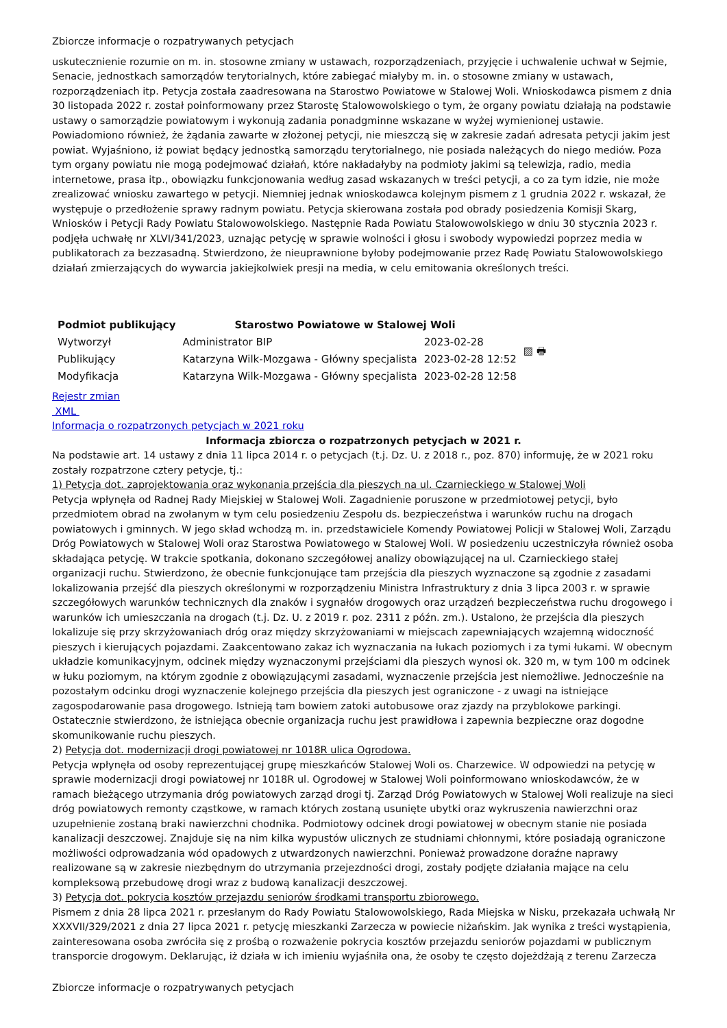Zbiorcze informacje o rozpatrywanych petycjach
uskutecznienie rozumie on m. in. stosowne zmiany w ustawach, rozporządzeniach, przyjęcie i uchwalenie uchwał w Sejmie, Senacie, jednostkach samorządów terytorialnych, które zabiegać miałyby m. in. o stosowne zmiany w ustawach, rozporządzeniach itp. Petycja została zaadresowana na Starostwo Powiatowe w Stalowej Woli. Wnioskodawca pismem z dnia 30 listopada 2022 r. został poinformowany przez Starostę Stalowowolskiego o tym, że organy powiatu działają na podstawie ustawy o samorządzie powiatowym i wykonują zadania ponadgminne wskazane w wyżej wymienionej ustawie. Powiadomiono również, że żądania zawarte w złożonej petycji, nie mieszczą się w zakresie zadań adresata petycji jakim jest powiat. Wyjaśniono, iż powiat będący jednostką samorządu terytorialnego, nie posiada należących do niego mediów. Poza tym organy powiatu nie mogą podejmować działań, które nakładałyby na podmioty jakimi są telewizja, radio, media internetowe, prasa itp., obowiązku funkcjonowania według zasad wskazanych w treści petycji, a co za tym idzie, nie może zrealizować wniosku zawartego w petycji. Niemniej jednak wnioskodawca kolejnym pismem z 1 grudnia 2022 r. wskazał, że występuje o przedłożenie sprawy radnym powiatu. Petycja skierowana została pod obrady posiedzenia Komisji Skarg, Wniosków i Petycji Rady Powiatu Stalowowolskiego. Następnie Rada Powiatu Stalowowolskiego w dniu 30 stycznia 2023 r. podjęła uchwałę nr XLVI/341/2023, uznając petycję w sprawie wolności i głosu i swobody wypowiedzi poprzez media w publikatorach za bezzasadną. Stwierdzono, że nieuprawnione byłoby podejmowanie przez Radę Powiatu Stalowowolskiego działań zmierzających do wywarcia jakiejkolwiek presji na media, w celu emitowania określonych treści.
| Podmiot publikujący | Starostwo Powiatowe w Stalowej Woli | | |
| Wytworzył | Administrator BIP | 2023-02-28 | ▨ 🖶 |
| Publikujący | Katarzyna Wilk-Mozgawa - Główny specjalista | 2023-02-28 12:52 | |
| Modyfikacja | Katarzyna Wilk-Mozgawa - Główny specjalista | 2023-02-28 12:58 | |
Rejestr zmian
XML
Informacja o rozpatrzonych petycjach w 2021 roku
Informacja zbiorcza o rozpatrzonych petycjach w 2021 r.
Na podstawie art. 14 ustawy z dnia 11 lipca 2014 r. o petycjach (t.j. Dz. U. z 2018 r., poz. 870) informuję, że w 2021 roku zostały rozpatrzone cztery petycje, tj.:
1) Petycja dot. zaprojektowania oraz wykonania przejścia dla pieszych na ul. Czarnieckiego w Stalowej Woli
Petycja wpłynęła od Radnej Rady Miejskiej w Stalowej Woli. Zagadnienie poruszone w przedmiotowej petycji, było przedmiotem obrad na zwołanym w tym celu posiedzeniu Zespołu ds. bezpieczeństwa i warunków ruchu na drogach powiatowych i gminnych. W jego skład wchodzą m. in. przedstawiciele Komendy Powiatowej Policji w Stalowej Woli, Zarządu Dróg Powiatowych w Stalowej Woli oraz Starostwa Powiatowego w Stalowej Woli. W posiedzeniu uczestniczyła również osoba składająca petycję. W trakcie spotkania, dokonano szczegółowej analizy obowiązującej na ul. Czarnieckiego stałej organizacji ruchu. Stwierdzono, że obecnie funkcjonujące tam przejścia dla pieszych wyznaczone są zgodnie z zasadami lokalizowania przejść dla pieszych określonymi w rozporządzeniu Ministra Infrastruktury z dnia 3 lipca 2003 r. w sprawie szczegółowych warunków technicznych dla znaków i sygnałów drogowych oraz urządzeń bezpieczeństwa ruchu drogowego i warunków ich umieszczania na drogach (t.j. Dz. U. z 2019 r. poz. 2311 z późn. zm.). Ustalono, że przejścia dla pieszych lokalizuje się przy skrzyżowaniach dróg oraz między skrzyżowaniami w miejscach zapewniających wzajemną widoczność pieszych i kierujących pojazdami. Zaakcentowano zakaz ich wyznaczania na łukach poziomych i za tymi łukami. W obecnym układzie komunikacyjnym, odcinek między wyznaczonymi przejściami dla pieszych wynosi ok. 320 m, w tym 100 m odcinek w łuku poziomym, na którym zgodnie z obowiązującymi zasadami, wyznaczenie przejścia jest niemożliwe. Jednocześnie na pozostałym odcinku drogi wyznaczenie kolejnego przejścia dla pieszych jest ograniczone - z uwagi na istniejące zagospodarowanie pasa drogowego. Istnieją tam bowiem zatoki autobusowe oraz zjazdy na przyblokowe parkingi. Ostatecznie stwierdzono, że istniejąca obecnie organizacja ruchu jest prawidłowa i zapewnia bezpieczne oraz dogodne skomunikowanie ruchu pieszych.
2) Petycja dot. modernizacji drogi powiatowej nr 1018R ulica Ogrodowa.
Petycja wpłynęła od osoby reprezentującej grupę mieszkańców Stalowej Woli os. Charzewice. W odpowiedzi na petycję w sprawie modernizacji drogi powiatowej nr 1018R ul. Ogrodowej w Stalowej Woli poinformowano wnioskodawców, że w ramach bieżącego utrzymania dróg powiatowych zarząd drogi tj. Zarząd Dróg Powiatowych w Stalowej Woli realizuje na sieci dróg powiatowych remonty cząstkowe, w ramach których zostaną usunięte ubytki oraz wykruszenia nawierzchni oraz uzupełnienie zostaną braki nawierzchni chodnika. Podmiotowy odcinek drogi powiatowej w obecnym stanie nie posiada kanalizacji deszczowej. Znajduje się na nim kilka wypustów ulicznych ze studniami chłonnymi, które posiadają ograniczone możliwości odprowadzania wód opadowych z utwardzonych nawierzchni. Ponieważ prowadzone doraźne naprawy realizowane są w zakresie niezbędnym do utrzymania przejezdności drogi, zostały podjęte działania mające na celu kompleksową przebudowę drogi wraz z budową kanalizacji deszczowej.
3) Petycja dot. pokrycia kosztów przejazdu seniorów środkami transportu zbiorowego.
Pismem z dnia 28 lipca 2021 r. przesłanym do Rady Powiatu Stalowowolskiego, Rada Miejska w Nisku, przekazała uchwałą Nr XXXVII/329/2021 z dnia 27 lipca 2021 r. petycję mieszkanki Zarzecza w powiecie niżańskim. Jak wynika z treści wystąpienia, zainteresowana osoba zwróciła się z prośbą o rozważenie pokrycia kosztów przejazdu seniorów pojazdami w publicznym transporcie drogowym. Deklarując, iż działa w ich imieniu wyjaśniła ona, że osoby te często dojeżdżają z terenu Zarzecza
Zbiorcze informacje o rozpatrywanych petycjach